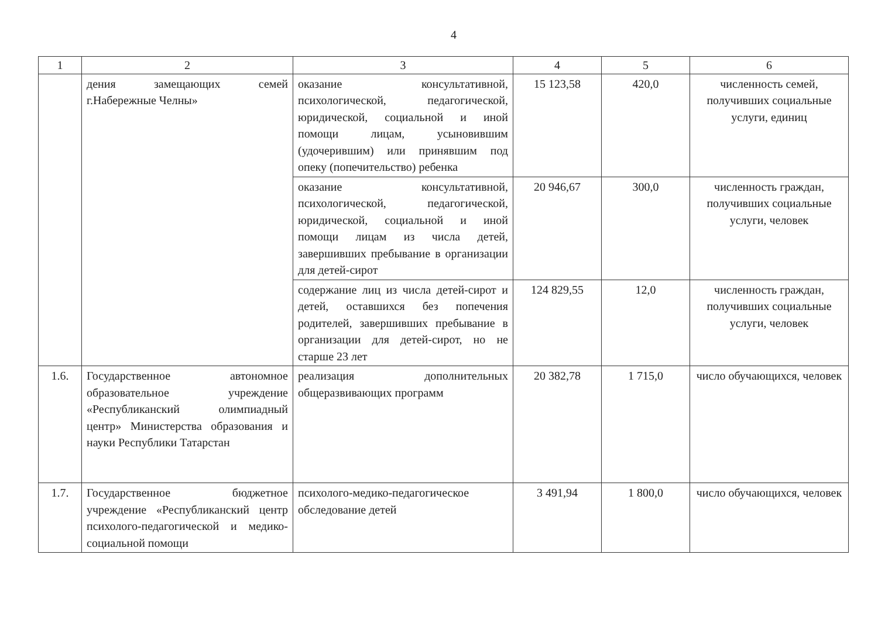4
| 1 | 2 | 3 | 4 | 5 | 6 |
| --- | --- | --- | --- | --- | --- |
| | дения замещающих семей г.Набережные Челны» | оказание консультативной, психологической, педагогической, юридической, социальной и иной помощи лицам, усыновившим (удочерившим) или принявшим под опеку (попечительство) ребенка | 15 123,58 | 420,0 | численность семей, получивших социальные услуги, единиц |
| | | оказание консультативной, психологической, педагогической, юридической, социальной и иной помощи лицам из числа детей, завершивших пребывание в организации для детей-сирот | 20 946,67 | 300,0 | численность граждан, получивших социальные услуги, человек |
| | | содержание лиц из числа детей-сирот и детей, оставшихся без попечения родителей, завершивших пребывание в организации для детей-сирот, но не старше 23 лет | 124 829,55 | 12,0 | численность граждан, получивших социальные услуги, человек |
| 1.6. | Государственное автономное образовательное учреждение «Республиканский олимпиадный центр» Министерства образования и науки Республики Татарстан | реализация дополнительных общеразвивающих программ | 20 382,78 | 1 715,0 | число обучающихся, человек |
| 1.7. | Государственное бюджетное учреждение «Республиканский центр психолого-педагогической и медико-социальной помощи | психолого-медико-педагогическое обследование детей | 3 491,94 | 1 800,0 | число обучающихся, человек |